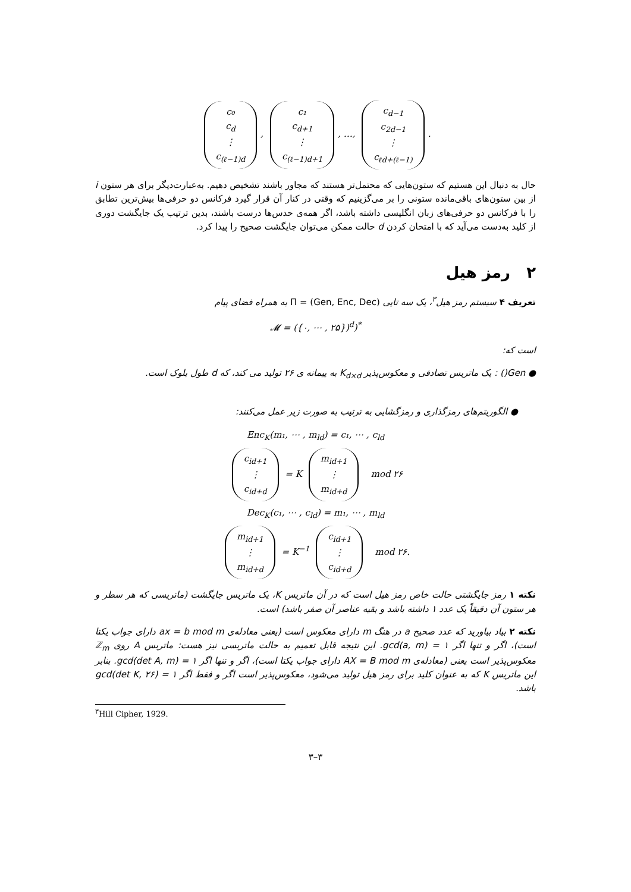c₀
c<sub>d</sub>
⋮
c<sub>(ℓ−1)d</sub>, c₁
c<sub>d+1</sub>
⋮
c<sub>(ℓ−1)d+1</sub>, …, c<sub>d−1</sub>
c<sub>2d−1</sub>
⋮
c<sub>ℓd+(ℓ−1)</sub>.
حال به دنبال این هستیم که ستون‌هایی که محتمل‌تر هستند که مجاور باشند تشخیص دهیم. به‌عبارت‌دیگر برای هر ستون i از بین ستون‌های باقی‌مانده ستونی را بر می‌گزینیم که وقتی در کنار آن قرار گیرد فرکانس دو حرفی‌ها بیش‌ترین تطابق را با فرکانس دو حرفی‌های زبان انگلیسی داشته باشد، اگر همه‌ی حدس‌ها درست باشند، بدین ترتیب یک جایگشت دوری از کلید به‌دست می‌آید که با امتحان کردن d حالت ممکن می‌توان جایگشت صحیح را پیدا کرد.
۲ رمز هیل
تعریف ۴ سیستم رمز هیل<sup>۳</sup>، یک سه تایی Π = (Gen, Enc, Dec) به همراه فضای پیام
𝓜 = ({۰, ⋯ , ۲۵})<sup>d</sup>)<sup>*</sup>
است که:
● Gen() : یک ماتریس تصادفی و معکوس‌پذیر K<sub>d×d</sub> به پیمانه ی ۲۶ تولید می کند، که d طول بلوک است.
● الگوریتم‌های رمزگذاری و رمزگشایی به ترتیب به صورت زیر عمل می‌کنند:
Enc<sub>K</sub>(m₁, ⋯ , m<sub>ld</sub>) = c₁, ⋯ , c<sub>ld</sub>
c<sub>id+1</sub>
⋮
c<sub>id+d</sub> = K m<sub>id+1</sub>
⋮
m<sub>id+d</sub> mod ۲۶
Dec<sub>K</sub>(c₁, ⋯ , c<sub>ld</sub>) = m₁, ⋯ , m<sub>ld</sub>
m<sub>id+1</sub>
⋮
m<sub>id+d</sub> = K<sup>−1</sup> c<sub>id+1</sub>
⋮
c<sub>id+d</sub> mod ۲۶.
نکته ۱ رمز جایگشتی حالت خاص رمز هیل است که در آن ماتریس K، یک ماتریس جایگشت (ماتریسی که هر سطر و هر ستون آن دقیقاً یک عدد ۱ داشته باشد و بقیه عناصر آن صفر باشد) است.
نکته ۲ بیاد بیاورید که عدد صحیح a در هنگ m دارای معکوس است (یعنی معادله‌ی ax = b mod m دارای جواب یکتا است)، اگر و تنها اگر gcd(a, m) = ۱. این نتیجه قابل تعمیم به حالت ماتریسی نیز هست: ماتریس A روی ℤ<sub>m</sub> معکوس‌پذیر است یعنی (معادله‌ی AX = B mod m دارای جواب یکتا است)، اگر و تنها اگر gcd(det A, m) = ۱. بنابر این ماتریس K که به عنوان کلید برای رمز هیل تولید می‌شود، معکوس‌پذیر است اگر و فقط اگر gcd(det K, ۲۶) = ۱ باشد.
<sup>۳</sup> Hill Cipher, 1929.
۳–۳